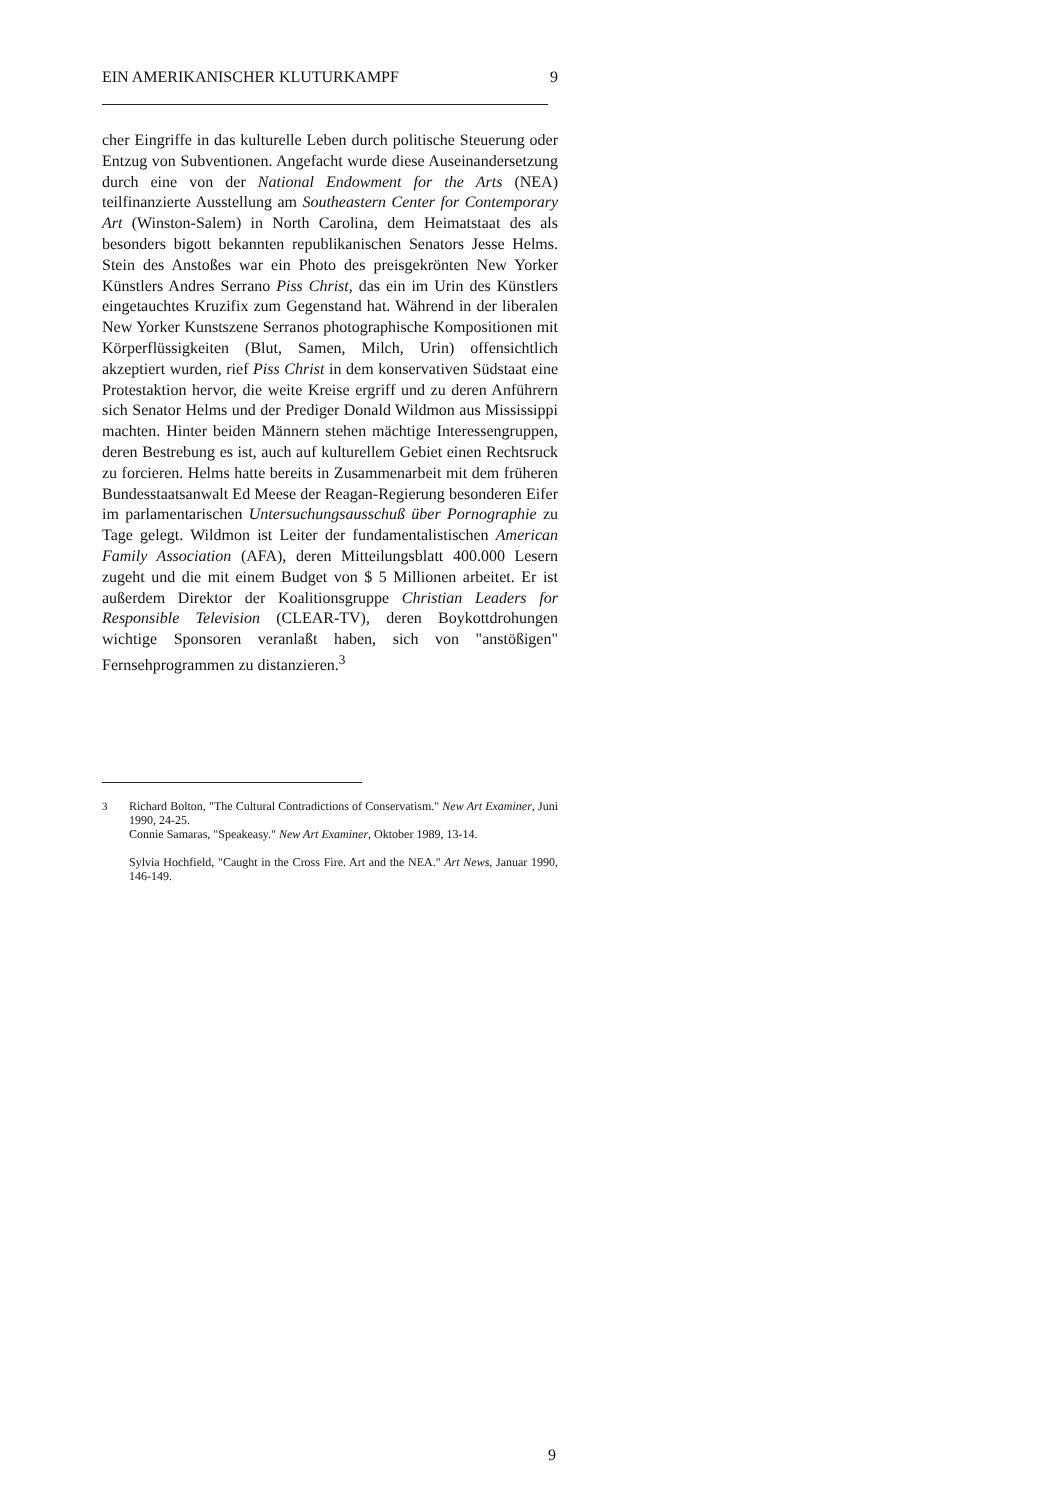EIN AMERIKANISCHER KLUTURKAMPF 9
cher Eingriffe in das kulturelle Leben durch politische Steuerung oder Entzug von Subventionen. Angefacht wurde diese Auseinandersetzung durch eine von der National Endowment for the Arts (NEA) teilfinanzierte Ausstellung am Southeastern Center for Contemporary Art (Winston-Salem) in North Carolina, dem Heimatstaat des als besonders bigott bekannten republikanischen Senators Jesse Helms. Stein des Anstoßes war ein Photo des preisgekrönten New Yorker Künstlers Andres Serrano Piss Christ, das ein im Urin des Künstlers eingetauchtes Kruzifix zum Gegenstand hat. Während in der liberalen New Yorker Kunstszene Serranos photographische Kompositionen mit Körperflüssigkeiten (Blut, Samen, Milch, Urin) offensichtlich akzeptiert wurden, rief Piss Christ in dem konservativen Südstaat eine Protestaktion hervor, die weite Kreise ergriff und zu deren Anführern sich Senator Helms und der Prediger Donald Wildmon aus Mississippi machten. Hinter beiden Männern stehen mächtige Interessengruppen, deren Bestrebung es ist, auch auf kulturellem Gebiet einen Rechtsruck zu forcieren. Helms hatte bereits in Zusammenarbeit mit dem früheren Bundesstaatsanwalt Ed Meese der Reagan-Regierung besonderen Eifer im parlamentarischen Untersuchungsausschuß über Pornographie zu Tage gelegt. Wildmon ist Leiter der fundamentalistischen American Family Association (AFA), deren Mitteilungsblatt 400.000 Lesern zugeht und die mit einem Budget von $ 5 Millionen arbeitet. Er ist außerdem Direktor der Koalitionsgruppe Christian Leaders for Responsible Television (CLEAR-TV), deren Boykottdrohungen wichtige Sponsoren veranlaßt haben, sich von "anstößigen" Fernsehprogrammen zu distanzieren.<sup>3</sup>
3 Richard Bolton, "The Cultural Contradictions of Conservatism." New Art Examiner, Juni 1990, 24-25.
Connie Samaras, "Speakeasy." New Art Examiner, Oktober 1989, 13-14.
Sylvia Hochfield, "Caught in the Cross Fire. Art and the NEA." Art News, Januar 1990, 146-149.
9